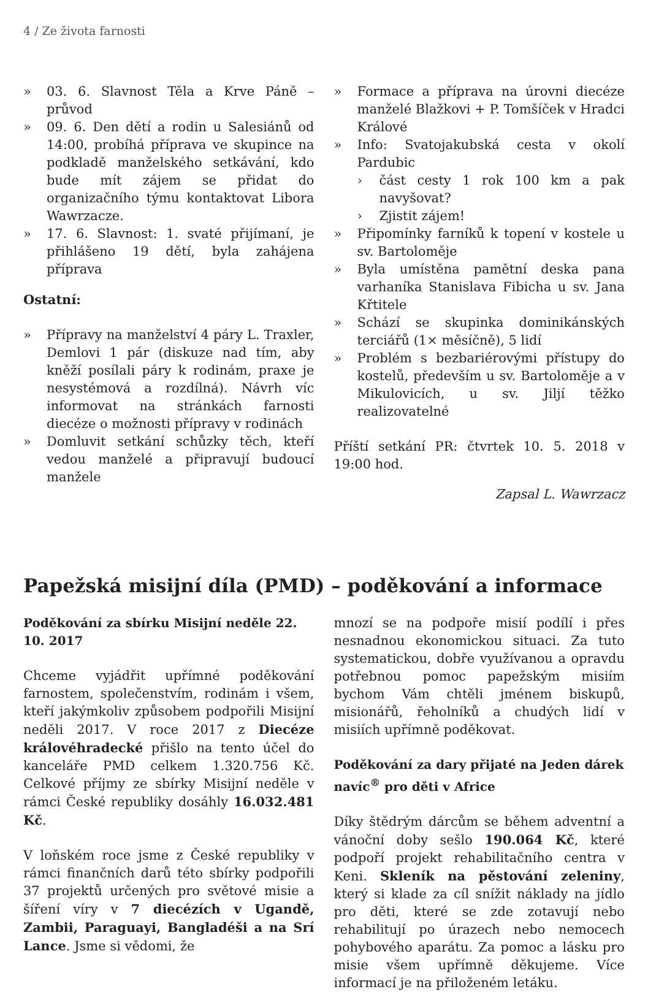4 / Ze života farnosti
» 03. 6. Slavnost Těla a Krve Páně – průvod
» 09. 6. Den dětí a rodin u Salesiánů od 14:00, probíhá příprava ve skupince na podkladě manželského setkávání, kdo bude mít zájem se přidat do organizačního týmu kontaktovat Libora Wawrzacze.
» 17. 6. Slavnost: 1. svaté přijímaní, je přihlášeno 19 dětí, byla zahájena příprava
Ostatní:
» Přípravy na manželství 4 páry L. Traxler, Demlovi 1 pár (diskuze nad tím, aby kněží posílali páry k rodinám, praxe je nesystémová a rozdílná). Návrh víc informovat na stránkách farnosti diecéze o možnosti přípravy v rodinách
» Domluvit setkání schůzky těch, kteří vedou manželé a připravují budoucí manžele
» Formace a příprava na úrovni diecéze manželé Blažkovi + P. Tomšíček v Hradci Králové
» Info: Svatojakubská cesta v okolí Pardubic
› část cesty 1 rok 100 km a pak navyšovat?
› Zjistit zájem!
» Připomínky farníků k topení v kostele u sv. Bartoloměje
» Byla umístěna pamětní deska pana varhaníka Stanislava Fibicha u sv. Jana Křtitele
» Schází se skupinka dominikánských terciářů (1× měsíčně), 5 lidí
» Problém s bezbariérovými přístupy do kostelů, především u sv. Bartoloměje a v Mikulovicích, u sv. Jiljí těžko realizovatelné
Příští setkání PR: čtvrtek 10. 5. 2018 v 19:00 hod.
Zapsal L. Wawrzacz
Papežská misijní díla (PMD) – poděkování a informace
Poděkování za sbírku Misijní neděle 22. 10. 2017
Chceme vyjádřit upřímné poděkování farnostem, společenstvím, rodinám i všem, kteří jakýmkoliv způsobem podpořili Misijní neděli 2017. V roce 2017 z Diecéze královéhradecké přišlo na tento účel do kanceláře PMD celkem 1.320.756 Kč. Celkové příjmy ze sbírky Misijní neděle v rámci České republiky dosáhly 16.032.481 Kč.
V loňském roce jsme z České republiky v rámci finančních darů této sbírky podpořili 37 projektů určených pro světové misie a šíření víry v 7 diecézích v Ugandě, Zambii, Paraguayi, Bangladéši a na Srí Lance. Jsme si vědomi, že
mnozí se na podpoře misií podílí i přes nesnadnou ekonomickou situaci. Za tuto systematickou, dobře využívanou a opravdu potřebnou pomoc papežským misiím bychom Vám chtěli jménem biskupů, misionářů, řeholníků a chudých lidí v misiích upřímně poděkovat.
Poděkování za dary přijaté na Jeden dárek navíc<sup>®</sup> pro děti v Africe
Díky štědrým dárcům se během adventní a vánoční doby sešlo 190.064 Kč, které podpoří projekt rehabilitačního centra v Keni. Skleník na pěstování zeleniny, který si klade za cíl snížit náklady na jídlo pro děti, které se zde zotavují nebo rehabilitují po úrazech nebo nemocech pohybového aparátu. Za pomoc a lásku pro misie všem upřímně děkujeme. Více informací je na přiloženém letáku.